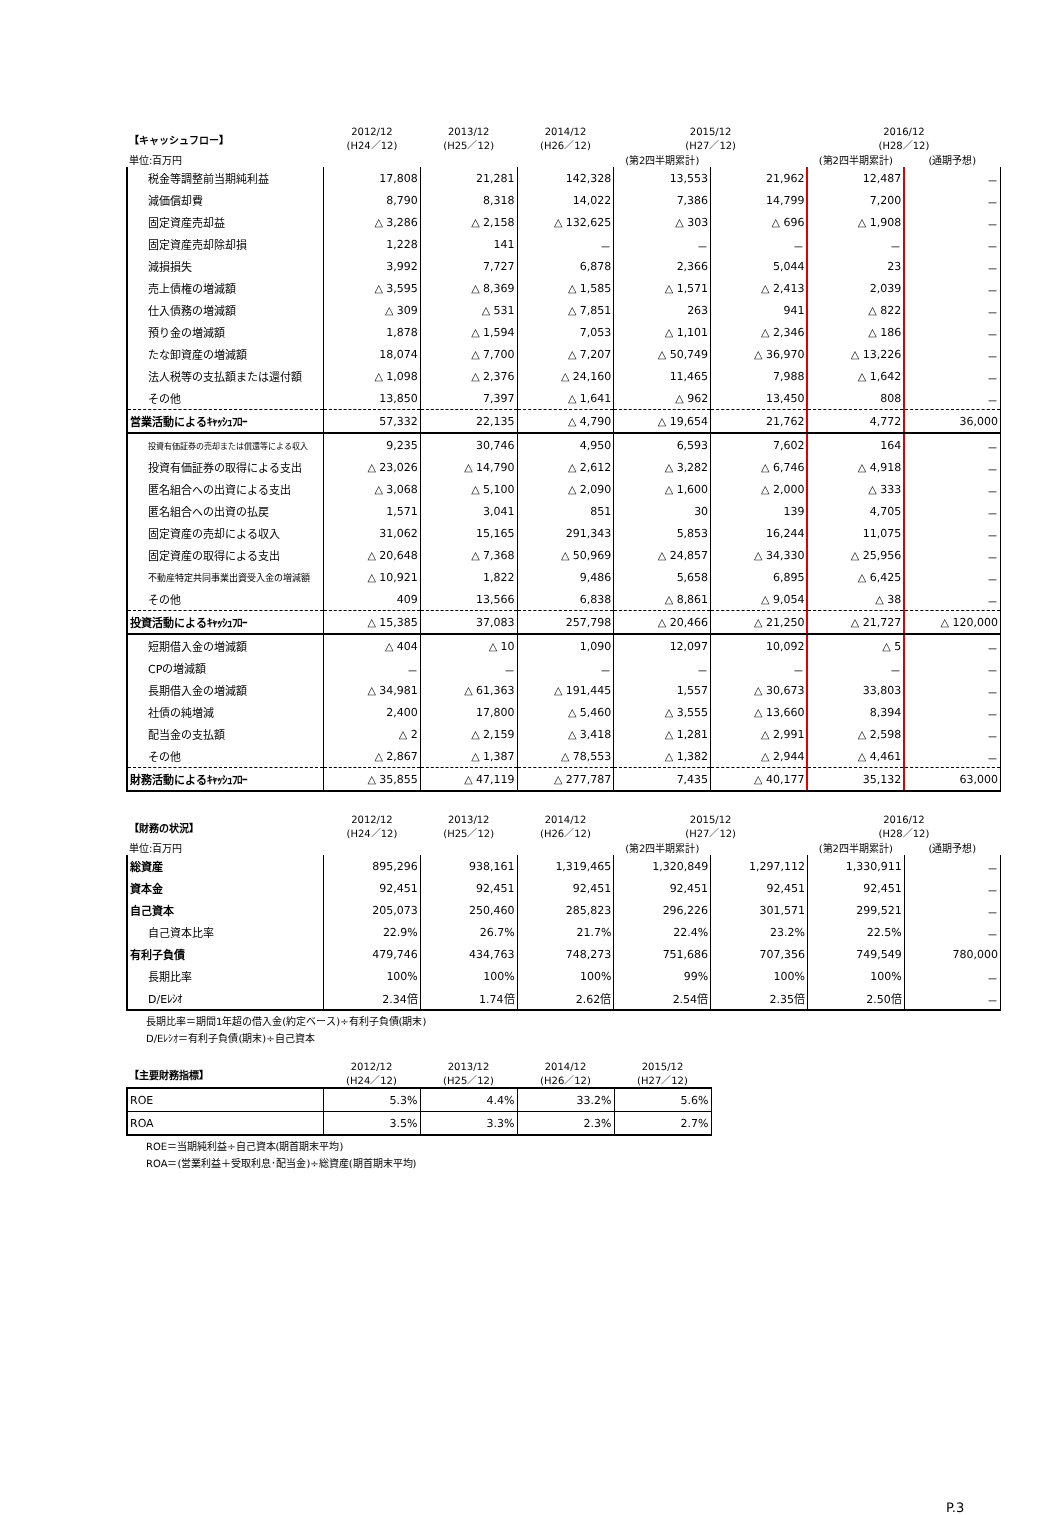| 【キャッシュフロー】 | 2012/12 (H24／12) | 2013/12 (H25／12) | 2014/12 (H26／12) | 2015/12 (H27／12) | | 2016/12 (H28／12) | |
| --- | --- | --- | --- | --- | --- | --- | --- |
| 単位:百万円 | | | | (第2四半期累計) | | (第2四半期累計) | (通期予想) |
| 税金等調整前当期純利益 | 17,808 | 21,281 | 142,328 | 13,553 | 21,962 | 12,487 | － |
| 減価償却費 | 8,790 | 8,318 | 14,022 | 7,386 | 14,799 | 7,200 | － |
| 固定資産売却益 | △ 3,286 | △ 2,158 | △ 132,625 | △ 303 | △ 696 | △ 1,908 | － |
| 固定資産売却除却損 | 1,228 | 141 | － | － | － | － | － |
| 減損損失 | 3,992 | 7,727 | 6,878 | 2,366 | 5,044 | 23 | － |
| 売上債権の増減額 | △ 3,595 | △ 8,369 | △ 1,585 | △ 1,571 | △ 2,413 | 2,039 | － |
| 仕入債務の増減額 | △ 309 | △ 531 | △ 7,851 | 263 | 941 | △ 822 | － |
| 預り金の増減額 | 1,878 | △ 1,594 | 7,053 | △ 1,101 | △ 2,346 | △ 186 | － |
| たな卸資産の増減額 | 18,074 | △ 7,700 | △ 7,207 | △ 50,749 | △ 36,970 | △ 13,226 | － |
| 法人税等の支払額または還付額 | △ 1,098 | △ 2,376 | △ 24,160 | 11,465 | 7,988 | △ 1,642 | － |
| その他 | 13,850 | 7,397 | △ 1,641 | △ 962 | 13,450 | 808 | － |
| 営業活動によるｷｬｯｼｭﾌﾛｰ | 57,332 | 22,135 | △ 4,790 | △ 19,654 | 21,762 | 4,772 | 36,000 |
| 投資有価証券の売却または償還等による収入 | 9,235 | 30,746 | 4,950 | 6,593 | 7,602 | 164 | － |
| 投資有価証券の取得による支出 | △ 23,026 | △ 14,790 | △ 2,612 | △ 3,282 | △ 6,746 | △ 4,918 | － |
| 匿名組合への出資による支出 | △ 3,068 | △ 5,100 | △ 2,090 | △ 1,600 | △ 2,000 | △ 333 | － |
| 匿名組合への出資の払戻 | 1,571 | 3,041 | 851 | 30 | 139 | 4,705 | － |
| 固定資産の売却による収入 | 31,062 | 15,165 | 291,343 | 5,853 | 16,244 | 11,075 | － |
| 固定資産の取得による支出 | △ 20,648 | △ 7,368 | △ 50,969 | △ 24,857 | △ 34,330 | △ 25,956 | － |
| 不動産特定共同事業出資受入金の増減額 | △ 10,921 | 1,822 | 9,486 | 5,658 | 6,895 | △ 6,425 | － |
| その他 | 409 | 13,566 | 6,838 | △ 8,861 | △ 9,054 | △ 38 | － |
| 投資活動によるｷｬｯｼｭﾌﾛｰ | △ 15,385 | 37,083 | 257,798 | △ 20,466 | △ 21,250 | △ 21,727 | △ 120,000 |
| 短期借入金の増減額 | △ 404 | △ 10 | 1,090 | 12,097 | 10,092 | △ 5 | － |
| CPの増減額 | － | － | － | － | － | － | － |
| 長期借入金の増減額 | △ 34,981 | △ 61,363 | △ 191,445 | 1,557 | △ 30,673 | 33,803 | － |
| 社債の純増減 | 2,400 | 17,800 | △ 5,460 | △ 3,555 | △ 13,660 | 8,394 | － |
| 配当金の支払額 | △ 2 | △ 2,159 | △ 3,418 | △ 1,281 | △ 2,991 | △ 2,598 | － |
| その他 | △ 2,867 | △ 1,387 | △ 78,553 | △ 1,382 | △ 2,944 | △ 4,461 | － |
| 財務活動によるｷｬｯｼｭﾌﾛｰ | △ 35,855 | △ 47,119 | △ 277,787 | 7,435 | △ 40,177 | 35,132 | 63,000 |
| 【財務の状況】 | 2012/12 (H24／12) | 2013/12 (H25／12) | 2014/12 (H26／12) | 2015/12 (H27／12) | | 2016/12 (H28／12) | |
| --- | --- | --- | --- | --- | --- | --- | --- |
| 単位:百万円 | | | | (第2四半期累計) | | (第2四半期累計) | (通期予想) |
| 総資産 | 895,296 | 938,161 | 1,319,465 | 1,320,849 | 1,297,112 | 1,330,911 | － |
| 資本金 | 92,451 | 92,451 | 92,451 | 92,451 | 92,451 | 92,451 | － |
| 自己資本 | 205,073 | 250,460 | 285,823 | 296,226 | 301,571 | 299,521 | － |
| 自己資本比率 | 22.9% | 26.7% | 21.7% | 22.4% | 23.2% | 22.5% | － |
| 有利子負債 | 479,746 | 434,763 | 748,273 | 751,686 | 707,356 | 749,549 | 780,000 |
| 長期比率 | 100% | 100% | 100% | 99% | 100% | 100% | － |
| D/Eﾚｼｵ | 2.34倍 | 1.74倍 | 2.62倍 | 2.54倍 | 2.35倍 | 2.50倍 | － |
長期比率＝期間1年超の借入金(約定ベース)÷有利子負債(期末)
D/Eﾚｼｵ＝有利子負債(期末)÷自己資本
| 【主要財務指標】 | 2012/12 (H24／12) | 2013/12 (H25／12) | 2014/12 (H26／12) | 2015/12 (H27／12) |
| --- | --- | --- | --- | --- |
| ROE | 5.3% | 4.4% | 33.2% | 5.6% |
| ROA | 3.5% | 3.3% | 2.3% | 2.7% |
ROE＝当期純利益÷自己資本(期首期末平均)
ROA＝(営業利益＋受取利息･配当金)÷総資産(期首期末平均)
P.3